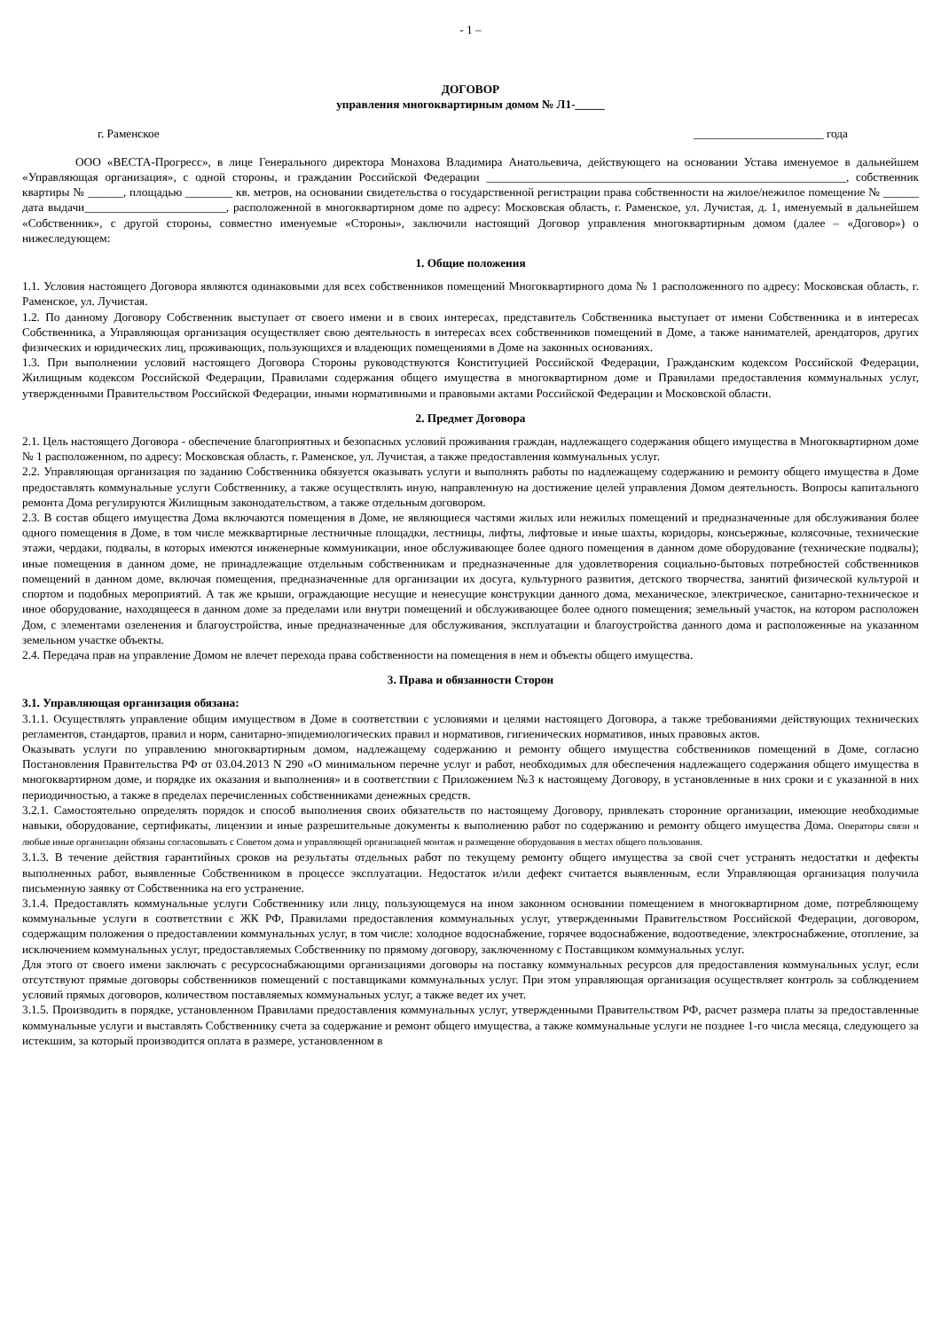- 1 –
ДОГОВОР
управления многоквартирным домом № Л1-_____
г. Раменское ______________________ года
ООО «ВЕСТА-Прогресс», в лице Генерального директора Монахова Владимира Анатольевича, действующего на основании Устава именуемое в дальнейшем «Управляющая организация», с одной стороны, и гражданин Российской Федерации _____________________________________________________________, собственник квартиры № ______, площадью ________ кв. метров, на основании свидетельства о государственной регистрации права собственности на жилое/нежилое помещение № ______ дата выдачи________________________, расположенной в многоквартирном доме по адресу: Московская область, г. Раменское, ул. Лучистая, д. 1, именуемый в дальнейшем «Собственник», с другой стороны, совместно именуемые «Стороны», заключили настоящий Договор управления многоквартирным домом (далее – «Договор») о нижеследующем:
1. Общие положения
1.1. Условия настоящего Договора являются одинаковыми для всех собственников помещений Многоквартирного дома № 1 расположенного по адресу: Московская область, г. Раменское, ул. Лучистая.
1.2. По данному Договору Собственник выступает от своего имени и в своих интересах, представитель Собственника выступает от имени Собственника и в интересах Собственника, а Управляющая организация осуществляет свою деятельность в интересах всех собственников помещений в Доме, а также нанимателей, арендаторов, других физических и юридических лиц, проживающих, пользующихся и владеющих помещениями в Доме на законных основаниях.
1.3. При выполнении условий настоящего Договора Стороны руководствуются Конституцией Российской Федерации, Гражданским кодексом Российской Федерации, Жилищным кодексом Российской Федерации, Правилами содержания общего имущества в многоквартирном доме и Правилами предоставления коммунальных услуг, утвержденными Правительством Российской Федерации, иными нормативными и правовыми актами Российской Федерации и Московской области.
2. Предмет Договора
2.1. Цель настоящего Договора - обеспечение благоприятных и безопасных условий проживания граждан, надлежащего содержания общего имущества в Многоквартирном доме № 1 расположенном, по адресу: Московская область, г. Раменское, ул. Лучистая, а также предоставления коммунальных услуг.
2.2. Управляющая организация по заданию Собственника обязуется оказывать услуги и выполнять работы по надлежащему содержанию и ремонту общего имущества в Доме предоставлять коммунальные услуги Собственнику, а также осуществлять иную, направленную на достижение целей управления Домом деятельность. Вопросы капитального ремонта Дома регулируются Жилищным законодательством, а также отдельным договором.
2.3. В состав общего имущества Дома включаются помещения в Доме, не являющиеся частями жилых или нежилых помещений и предназначенные для обслуживания более одного помещения в Доме, в том числе межквартирные лестничные площадки, лестницы, лифты, лифтовые и иные шахты, коридоры, консьержные, колясочные, технические этажи, чердаки, подвалы, в которых имеются инженерные коммуникации, иное обслуживающее более одного помещения в данном доме оборудование (технические подвалы); иные помещения в данном доме, не принадлежащие отдельным собственникам и предназначенные для удовлетворения социально-бытовых потребностей собственников помещений в данном доме, включая помещения, предназначенные для организации их досуга, культурного развития, детского творчества, занятий физической культурой и спортом и подобных мероприятий. А так же крыши, ограждающие несущие и ненесущие конструкции данного дома, механическое, электрическое, санитарно-техническое и иное оборудование, находящееся в данном доме за пределами или внутри помещений и обслуживающее более одного помещения; земельный участок, на котором расположен Дом, с элементами озеленения и благоустройства, иные предназначенные для обслуживания, эксплуатации и благоустройства данного дома и расположенные на указанном земельном участке объекты.
2.4. Передача прав на управление Домом не влечет перехода права собственности на помещения в нем и объекты общего имущества.
3. Права и обязанности Сторон
3.1. Управляющая организация обязана:
3.1.1. Осуществлять управление общим имуществом в Доме в соответствии с условиями и целями настоящего Договора, а также требованиями действующих технических регламентов, стандартов, правил и норм, санитарно-эпидемиологических правил и нормативов, гигиенических нормативов, иных правовых актов.
Оказывать услуги по управлению многоквартирным домом, надлежащему содержанию и ремонту общего имущества собственников помещений в Доме, согласно Постановления Правительства РФ от 03.04.2013 N 290 «О минимальном перечне услуг и работ, необходимых для обеспечения надлежащего содержания общего имущества в многоквартирном доме, и порядке их оказания и выполнения» и в соответствии с Приложением №3 к настоящему Договору, в установленные в них сроки и с указанной в них периодичностью, а также в пределах перечисленных собственниками денежных средств.
3.2.1. Самостоятельно определять порядок и способ выполнения своих обязательств по настоящему Договору, привлекать сторонние организации, имеющие необходимые навыки, оборудование, сертификаты, лицензии и иные разрешительные документы к выполнению работ по содержанию и ремонту общего имущества Дома. Операторы связи и любые иные организации обязаны согласовывать с Советом дома и управляющей организацией монтаж и размещение оборудования в местах общего пользования.
3.1.3. В течение действия гарантийных сроков на результаты отдельных работ по текущему ремонту общего имущества за свой счет устранять недостатки и дефекты выполненных работ, выявленные Собственником в процессе эксплуатации. Недостаток и/или дефект считается выявленным, если Управляющая организация получила письменную заявку от Собственника на его устранение.
3.1.4. Предоставлять коммунальные услуги Собственнику или лицу, пользующемуся на ином законном основании помещением в многоквартирном доме, потребляющему коммунальные услуги в соответствии с ЖК РФ, Правилами предоставления коммунальных услуг, утвержденными Правительством Российской Федерации, договором, содержащим положения о предоставлении коммунальных услуг, в том числе: холодное водоснабжение, горячее водоснабжение, водоотведение, электроснабжение, отопление, за исключением коммунальных услуг, предоставляемых Собственнику по прямому договору, заключенному с Поставщиком коммунальных услуг.
Для этого от своего имени заключать с ресурсоснабжающими организациями договоры на поставку коммунальных ресурсов для предоставления коммунальных услуг, если отсутствуют прямые договоры собственников помещений с поставщиками коммунальных услуг. При этом управляющая организация осуществляет контроль за соблюдением условий прямых договоров, количеством поставляемых коммунальных услуг, а также ведет их учет.
3.1.5. Производить в порядке, установленном Правилами предоставления коммунальных услуг, утвержденными Правительством РФ, расчет размера платы за предоставленные коммунальные услуги и выставлять Собственнику счета за содержание и ремонт общего имущества, а также коммунальные услуги не позднее 1-го числа месяца, следующего за истекшим, за который производится оплата в размере, установленном в